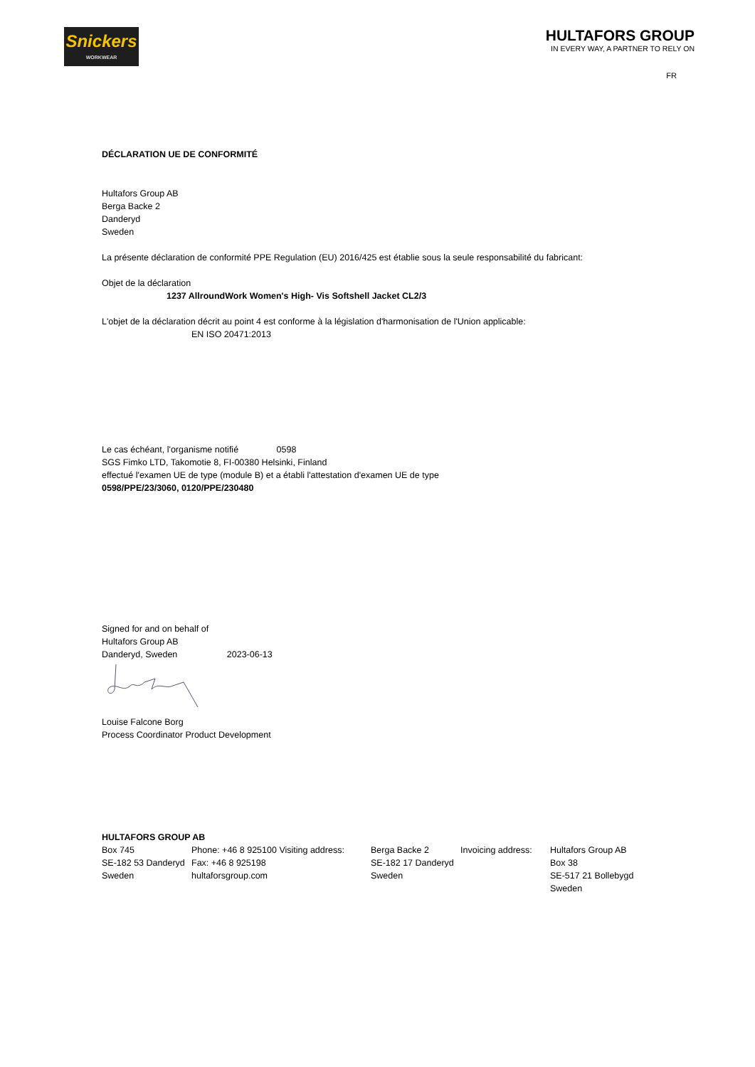Snickers
WORKWEAR
HULTAFORS GROUP
IN EVERY WAY, A PARTNER TO RELY ON
FR
DÉCLARATION UE DE CONFORMITÉ
Hultafors Group AB
Berga Backe 2
Danderyd
Sweden
La présente déclaration de conformité PPE Regulation (EU) 2016/425 est établie sous la seule responsabilité du fabricant:
Objet de la déclaration
1237 AllroundWork Women's High- Vis Softshell Jacket CL2/3
L'objet de la déclaration décrit au point 4 est conforme à la législation d'harmonisation de l'Union applicable:
EN ISO 20471:2013
Le cas échéant, l'organisme notifié 0598
SGS Fimko LTD, Takomotie 8, FI-00380 Helsinki, Finland
effectué l'examen UE de type (module B) et a établi l'attestation d'examen UE de type
0598/PPE/23/3060, 0120/PPE/230480
Signed for and on behalf of
Hultafors Group AB
Danderyd, Sweden 2023-06-13
Louise Falcone Borg
Process Coordinator Product Development
HULTAFORS GROUP AB
| Box 745 | Phone: +46 8 925100 Visiting address: | Berga Backe 2 | Invoicing address: | Hultafors Group AB |
| SE-182 53 Danderyd | Fax: +46 8 925198 | SE-182 17 Danderyd | | Box 38 |
| Sweden | hultaforsgroup.com | Sweden | | SE-517 21 Bollebygd |
| | | | | Sweden |